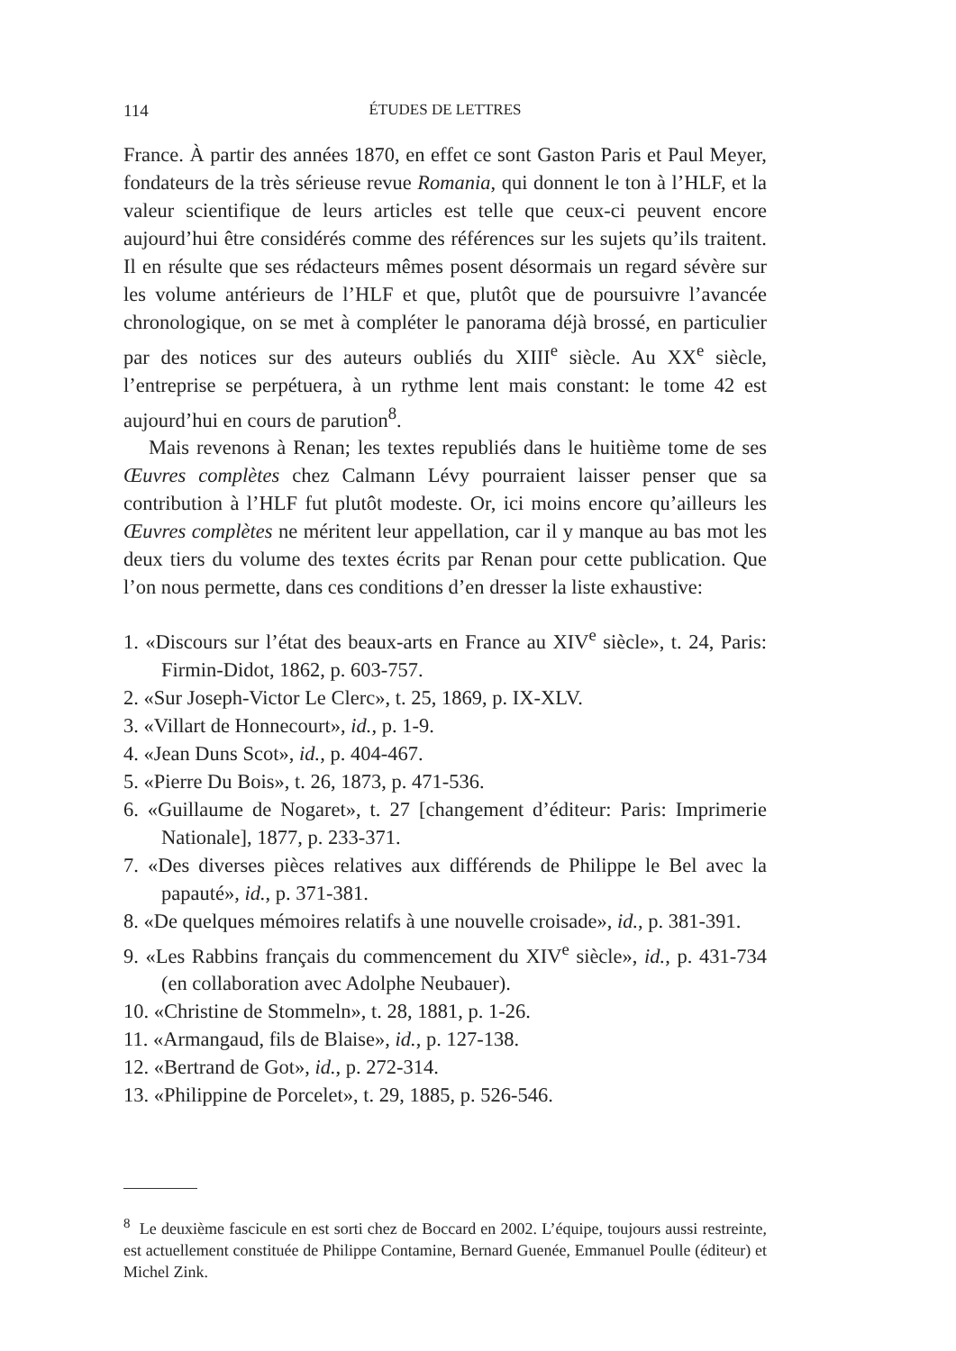114 ÉTUDES DE LETTRES
France. À partir des années 1870, en effet ce sont Gaston Paris et Paul Meyer, fondateurs de la très sérieuse revue Romania, qui donnent le ton à l’HLF, et la valeur scientifique de leurs articles est telle que ceux-ci peuvent encore aujourd’hui être considérés comme des références sur les sujets qu’ils traitent. Il en résulte que ses rédacteurs mêmes posent désormais un regard sévère sur les volume antérieurs de l’HLF et que, plutôt que de poursuivre l’avancée chronologique, on se met à compléter le panorama déjà brossé, en particulier par des notices sur des auteurs oubliés du XIII<sup>e</sup> siècle. Au XX<sup>e</sup> siècle, l’entreprise se perpétuera, à un rythme lent mais constant: le tome 42 est aujourd’hui en cours de parution<sup>8</sup>.
Mais revenons à Renan; les textes republiés dans le huitième tome de ses Œuvres complètes chez Calmann Lévy pourraient laisser penser que sa contribution à l’HLF fut plutôt modeste. Or, ici moins encore qu’ailleurs les Œuvres complètes ne méritent leur appellation, car il y manque au bas mot les deux tiers du volume des textes écrits par Renan pour cette publication. Que l’on nous permette, dans ces conditions d’en dresser la liste exhaustive:
1. «Discours sur l’état des beaux-arts en France au XIV<sup>e</sup> siècle», t. 24, Paris: Firmin-Didot, 1862, p. 603-757.
2. «Sur Joseph-Victor Le Clerc», t. 25, 1869, p. IX-XLV.
3. «Villart de Honnecourt», id., p. 1-9.
4. «Jean Duns Scot», id., p. 404-467.
5. «Pierre Du Bois», t. 26, 1873, p. 471-536.
6. «Guillaume de Nogaret», t. 27 [changement d’éditeur: Paris: Imprimerie Nationale], 1877, p. 233-371.
7. «Des diverses pièces relatives aux différends de Philippe le Bel avec la papauté», id., p. 371-381.
8. «De quelques mémoires relatifs à une nouvelle croisade», id., p. 381-391.
9. «Les Rabbins français du commencement du XIV<sup>e</sup> siècle», id., p. 431-734 (en collaboration avec Adolphe Neubauer).
10. «Christine de Stommeln», t. 28, 1881, p. 1-26.
11. «Armangaud, fils de Blaise», id., p. 127-138.
12. «Bertrand de Got», id., p. 272-314.
13. «Philippine de Porcelet», t. 29, 1885, p. 526-546.
<sup>8</sup> Le deuxième fascicule en est sorti chez de Boccard en 2002. L’équipe, toujours aussi restreinte, est actuellement constituée de Philippe Contamine, Bernard Guenée, Emmanuel Poulle (éditeur) et Michel Zink.